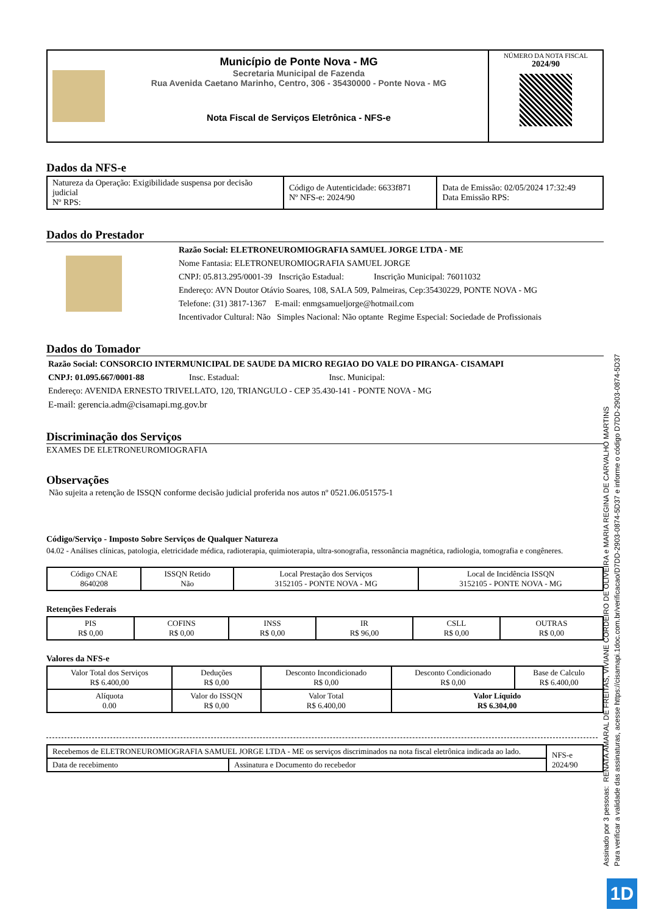| | Município de Ponte Nova - MG Secretaria Municipal de Fazenda Rua Avenida Caetano Marinho, Centro, 306 - 35430000 - Ponte Nova - MG Nota Fiscal de Serviços Eletrônica - NFS-e | NÚMERO DA NOTA FISCAL 2024/90 |
Dados da NFS-e
| Natureza da Operação: Exigibilidade suspensa por decisão judicial Nº RPS: | Código de Autenticidade: 6633f871 Nº NFS-e: 2024/90 | Data de Emissão: 02/05/2024 17:32:49 Data Emissão RPS: |
Dados do Prestador
Razão Social: ELETRONEUROMIOGRAFIA SAMUEL JORGE LTDA - ME
Nome Fantasia: ELETRONEUROMIOGRAFIA SAMUEL JORGE
CNPJ: 05.813.295/0001-39 Inscrição Estadual: Inscrição Municipal: 76011032
Endereço: AVN Doutor Otávio Soares, 108, SALA 509, Palmeiras, Cep:35430229, PONTE NOVA - MG
Telefone: (31) 3817-1367 E-mail: enmgsamueljorge@hotmail.com
Incentivador Cultural: Não Simples Nacional: Não optante Regime Especial: Sociedade de Profissionais
Dados do Tomador
Razão Social: CONSORCIO INTERMUNICIPAL DE SAUDE DA MICRO REGIAO DO VALE DO PIRANGA- CISAMAPI
CNPJ: 01.095.667/0001-88 Insc. Estadual: Insc. Municipal:
Endereço: AVENIDA ERNESTO TRIVELLATO, 120, TRIANGULO - CEP 35.430-141 - PONTE NOVA - MG
E-mail: gerencia.adm@cisamapi.mg.gov.br
Discriminação dos Serviços
EXAMES DE ELETRONEUROMIOGRAFIA
Observações
Não sujeita a retenção de ISSQN conforme decisão judicial proferida nos autos nº 0521.06.051575-1
Código/Serviço - Imposto Sobre Serviços de Qualquer Natureza
04.02 - Análises clínicas, patologia, eletricidade médica, radioterapia, quimioterapia, ultra-sonografia, ressonância magnética, radiologia, tomografia e congêneres.
| Código CNAE 8640208 | ISSQN Retido Não | Local Prestação dos Serviços 3152105 - PONTE NOVA - MG | Local de Incidência ISSQN 3152105 - PONTE NOVA - MG |
Retenções Federais
| PIS R$ 0,00 | COFINS R$ 0,00 | INSS R$ 0,00 | IR R$ 96,00 | CSLL R$ 0,00 | OUTRAS R$ 0,00 |
Valores da NFS-e
| Valor Total dos Serviços R$ 6.400,00 | Deduções R$ 0,00 | Desconto Incondicionado R$ 0,00 | Desconto Condicionado R$ 0,00 | Base de Calculo R$ 6.400,00 |
| Alíquota 0.00 | Valor do ISSQN R$ 0,00 | Valor Total R$ 6.400,00 | Valor Líquido R$ 6.304,00 | |
| Recebemos de ELETRONEUROMIOGRAFIA SAMUEL JORGE LTDA - ME os serviços discriminados na nota fiscal eletrônica indicada ao lado. | | NFS-e 2024/90 |
| Data de recebimento | Assinatura e Documento do recebedor | |
Assinado por 3 pessoas: RENATA AMARAL DE FREITAS, VIVIANE CORDEIRO DE OLIVEIRA e MARIA REGINA DE CARVALHO MARTINS
Para verificar a validade das assinaturas, acesse https://cisamapi.1doc.com.br/verificacao/D7DD-2903-0874-5D37 e informe o código D7DD-2903-0874-5D37
1D